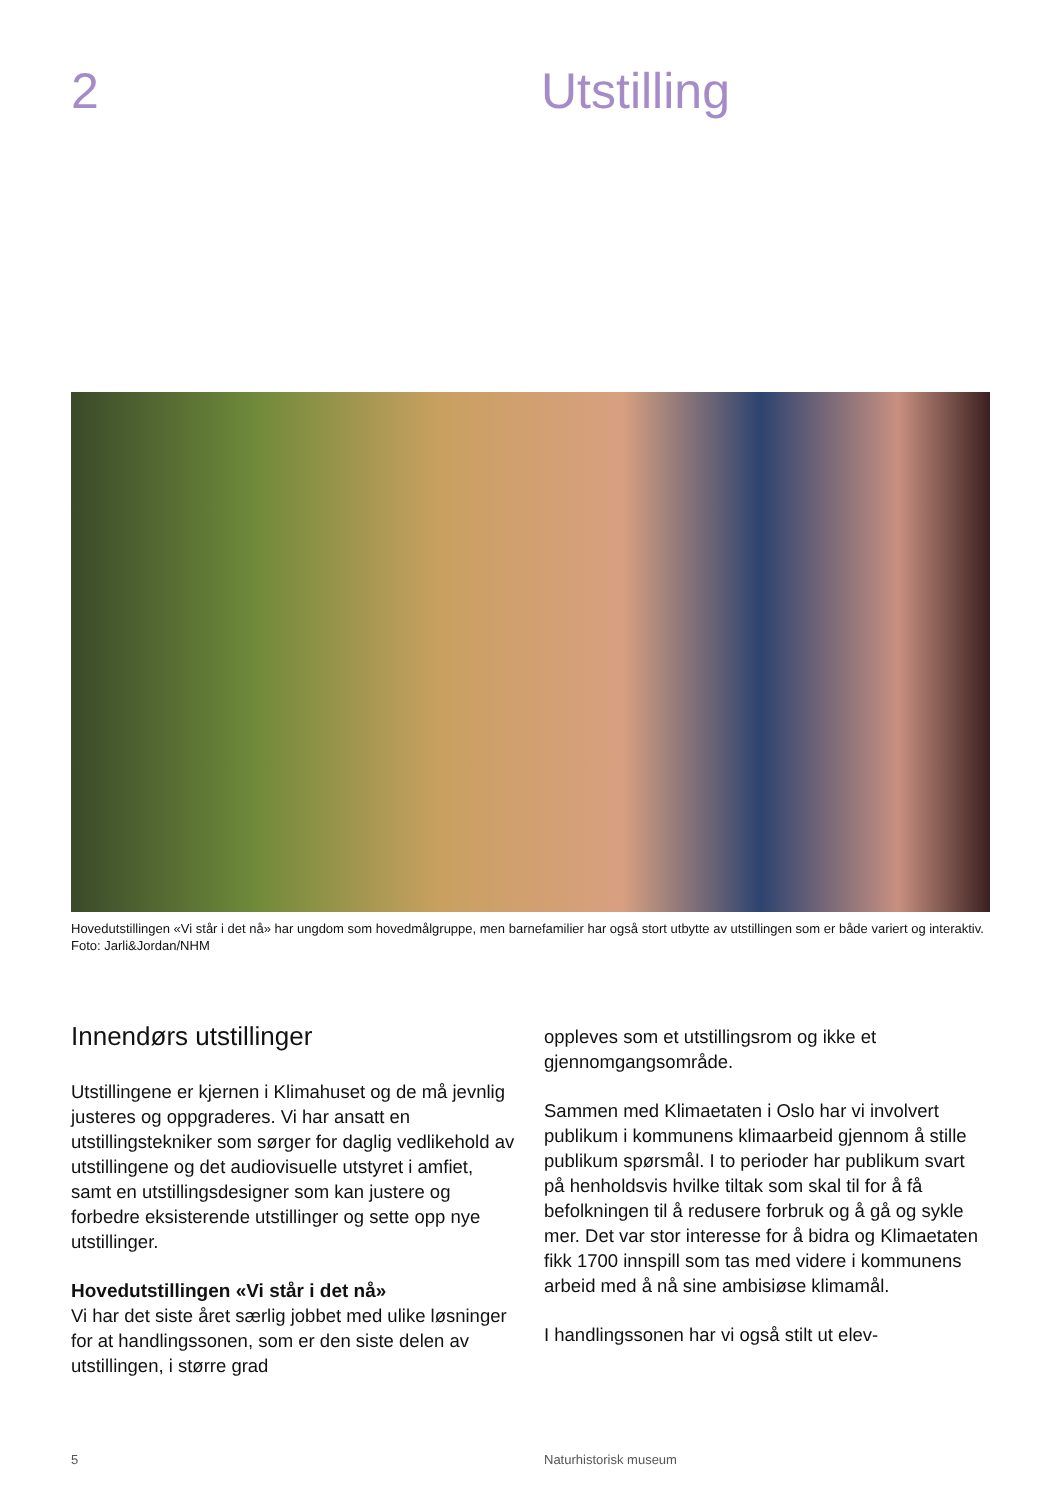2 Utstilling
Hovedutstillingen «Vi står i det nå» har ungdom som hovedmålgruppe, men barnefamilier har også stort utbytte av utstillingen som er både variert og interaktiv. Foto: Jarli&Jordan/NHM
Innendørs utstillinger
Utstillingene er kjernen i Klimahuset og de må jevnlig justeres og oppgraderes. Vi har ansatt en utstillingstekniker som sørger for daglig vedlikehold av utstillingene og det audiovisuelle utstyret i amfiet, samt en utstillingsdesigner som kan justere og forbedre eksisterende utstillinger og sette opp nye utstillinger.
Hovedutstillingen «Vi står i det nå»
Vi har det siste året særlig jobbet med ulike løsninger for at handlingssonen, som er den siste delen av utstillingen, i større grad
oppleves som et utstillingsrom og ikke et gjennomgangsområde.
Sammen med Klimaetaten i Oslo har vi involvert publikum i kommunens klimaarbeid gjennom å stille publikum spørsmål. I to perioder har publikum svart på henholdsvis hvilke tiltak som skal til for å få befolkningen til å redusere forbruk og å gå og sykle mer. Det var stor interesse for å bidra og Klimaetaten fikk 1700 innspill som tas med videre i kommunens arbeid med å nå sine ambisiøse klimamål.
I handlingssonen har vi også stilt ut elev-
5 Naturhistorisk museum